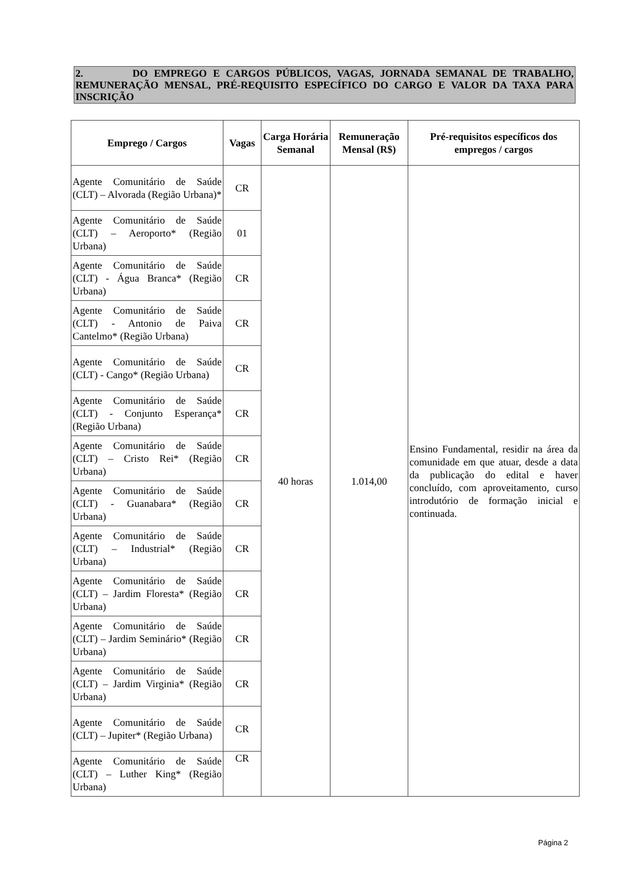2. DO EMPREGO E CARGOS PÚBLICOS, VAGAS, JORNADA SEMANAL DE TRABALHO, REMUNERAÇÃO MENSAL, PRÉ-REQUISITO ESPECÍFICO DO CARGO E VALOR DA TAXA PARA INSCRIÇÃO
| Emprego / Cargos | Vagas | Carga Horária Semanal | Remuneração Mensal (R$) | Pré-requisitos específicos dos empregos / cargos |
| --- | --- | --- | --- | --- |
| Agente Comunitário de Saúde (CLT) – Alvorada (Região Urbana)* | CR | 40 horas | 1.014,00 | Ensino Fundamental, residir na área da comunidade em que atuar, desde a data da publicação do edital e haver concluído, com aproveitamento, curso introdutório de formação inicial e continuada. |
| Agente Comunitário de Saúde (CLT) – Aeroporto* (Região Urbana) | 01 | | | |
| Agente Comunitário de Saúde (CLT) - Água Branca* (Região Urbana) | CR | | | |
| Agente Comunitário de Saúde (CLT) - Antonio de Paiva Cantelmo* (Região Urbana) | CR | | | |
| Agente Comunitário de Saúde (CLT) - Cango* (Região Urbana) | CR | | | |
| Agente Comunitário de Saúde (CLT) - Conjunto Esperança* (Região Urbana) | CR | | | |
| Agente Comunitário de Saúde (CLT) – Cristo Rei* (Região Urbana) | CR | | | |
| Agente Comunitário de Saúde (CLT) - Guanabara* (Região Urbana) | CR | | | |
| Agente Comunitário de Saúde (CLT) – Industrial* (Região Urbana) | CR | | | |
| Agente Comunitário de Saúde (CLT) – Jardim Floresta* (Região Urbana) | CR | | | |
| Agente Comunitário de Saúde (CLT) – Jardim Seminário* (Região Urbana) | CR | | | |
| Agente Comunitário de Saúde (CLT) – Jardim Virginia* (Região Urbana) | CR | | | |
| Agente Comunitário de Saúde (CLT) – Jupiter* (Região Urbana) | CR | | | |
| Agente Comunitário de Saúde (CLT) – Luther King* (Região Urbana) | CR | | | |
Página 2